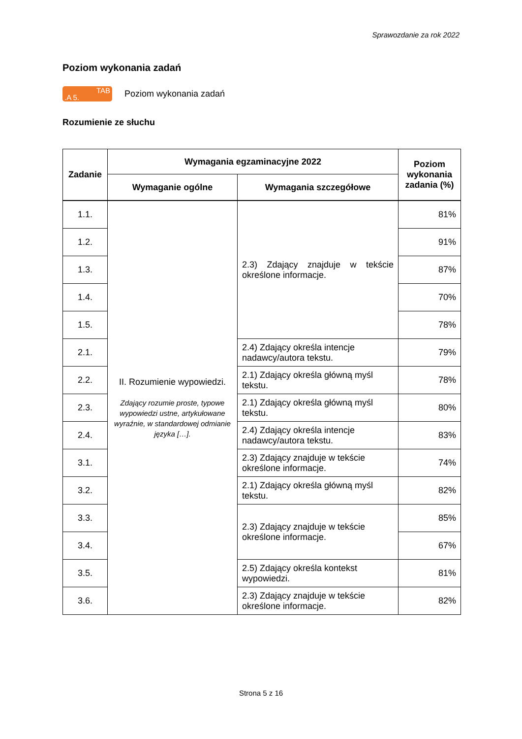Sprawozdanie za rok 2022
Poziom wykonania zadań
.A 5. TAB
Poziom wykonania zadań
Rozumienie ze słuchu
| Zadanie | Wymagania egzaminacyjne 2022 | | Poziom wykonania zadania (%) |
| --- | --- | --- | --- |
| | Wymaganie ogólne | Wymagania szczegółowe | |
| 1.1. | II. Rozumienie wypowiedzi. Zdający rozumie proste, typowe wypowiedzi ustne, artykułowane wyraźnie, w standardowej odmianie języka […]. | 2.3) Zdający znajduje w tekście określone informacje. | 81% |
| 1.2. | | | 91% |
| 1.3. | | | 87% |
| 1.4. | | | 70% |
| 1.5. | | | 78% |
| 2.1. | | 2.4) Zdający określa intencje nadawcy/autora tekstu. | 79% |
| 2.2. | | 2.1) Zdający określa główną myśl tekstu. | 78% |
| 2.3. | | 2.1) Zdający określa główną myśl tekstu. | 80% |
| 2.4. | | 2.4) Zdający określa intencje nadawcy/autora tekstu. | 83% |
| 3.1. | | 2.3) Zdający znajduje w tekście określone informacje. | 74% |
| 3.2. | | 2.1) Zdający określa główną myśl tekstu. | 82% |
| 3.3. | | 2.3) Zdający znajduje w tekście określone informacje. | 85% |
| 3.4. | | | 67% |
| 3.5. | | 2.5) Zdający określa kontekst wypowiedzi. | 81% |
| 3.6. | | 2.3) Zdający znajduje w tekście określone informacje. | 82% |
Strona 5 z 16